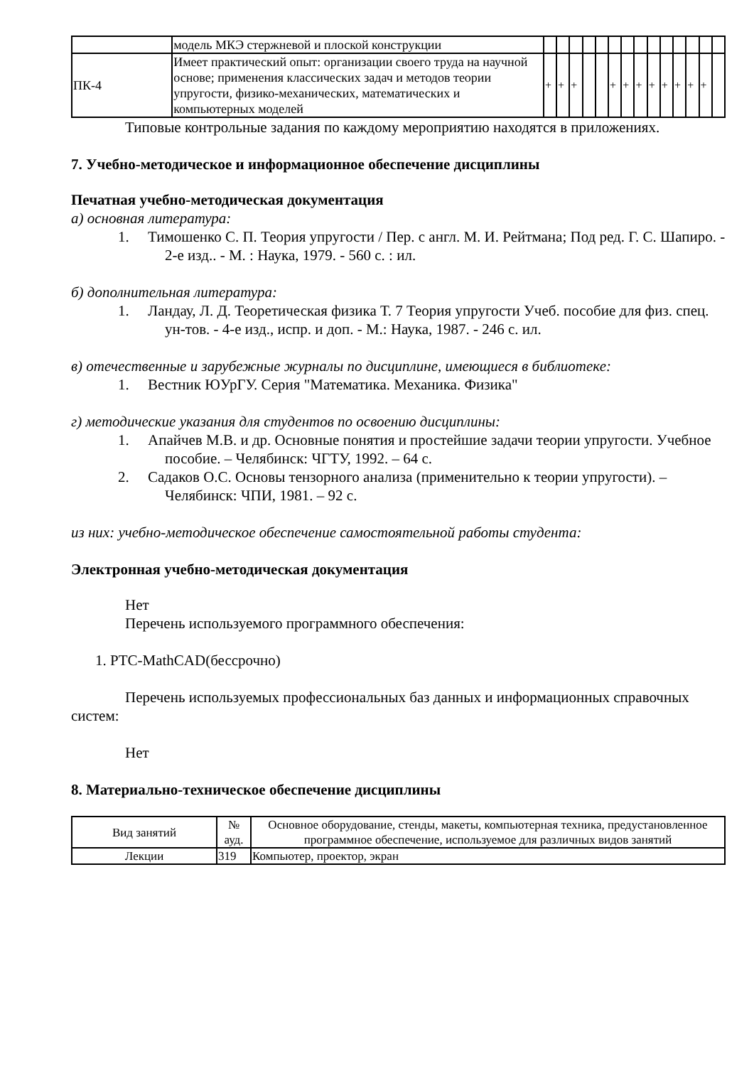| | модель МКЭ стержневой и плоской конструкции | | | | | | | | | | | | | | |
| ПК-4 | Имеет практический опыт: организации своего труда на научной основе; применения классических задач и методов теории упругости, физико-механических, математических и компьютерных моделей | + | + | + | | | + | + | + | + | + | + | + | + | |
Типовые контрольные задания по каждому мероприятию находятся в приложениях.
7. Учебно-методическое и информационное обеспечение дисциплины
Печатная учебно-методическая документация
а) основная литература:
1. Тимошенко С. П. Теория упругости / Пер. с англ. М. И. Рейтмана; Под ред. Г. С. Шапиро. - 2-е изд.. - М. : Наука, 1979. - 560 с. : ил.
б) дополнительная литература:
1. Ландау, Л. Д. Теоретическая физика Т. 7 Теория упругости Учеб. пособие для физ. спец. ун-тов. - 4-е изд., испр. и доп. - М.: Наука, 1987. - 246 с. ил.
в) отечественные и зарубежные журналы по дисциплине, имеющиеся в библиотеке:
1. Вестник ЮУрГУ. Серия "Математика. Механика. Физика"
г) методические указания для студентов по освоению дисциплины:
1. Апайчев М.В. и др. Основные понятия и простейшие задачи теории упругости. Учебное пособие. – Челябинск: ЧГТУ, 1992. – 64 с.
2. Садаков О.С. Основы тензорного анализа (применительно к теории упругости). – Челябинск: ЧПИ, 1981. – 92 с.
из них: учебно-методическое обеспечение самостоятельной работы студента:
Электронная учебно-методическая документация
Нет
Перечень используемого программного обеспечения:
1. PTC-MathCAD(бессрочно)
Перечень используемых профессиональных баз данных и информационных справочных систем:
Нет
8. Материально-техническое обеспечение дисциплины
| Вид занятий | № ауд. | Основное оборудование, стенды, макеты, компьютерная техника, предустановленное программное обеспечение, используемое для различных видов занятий |
| --- | --- | --- |
| Лекции | 319 | Компьютер, проектор, экран |